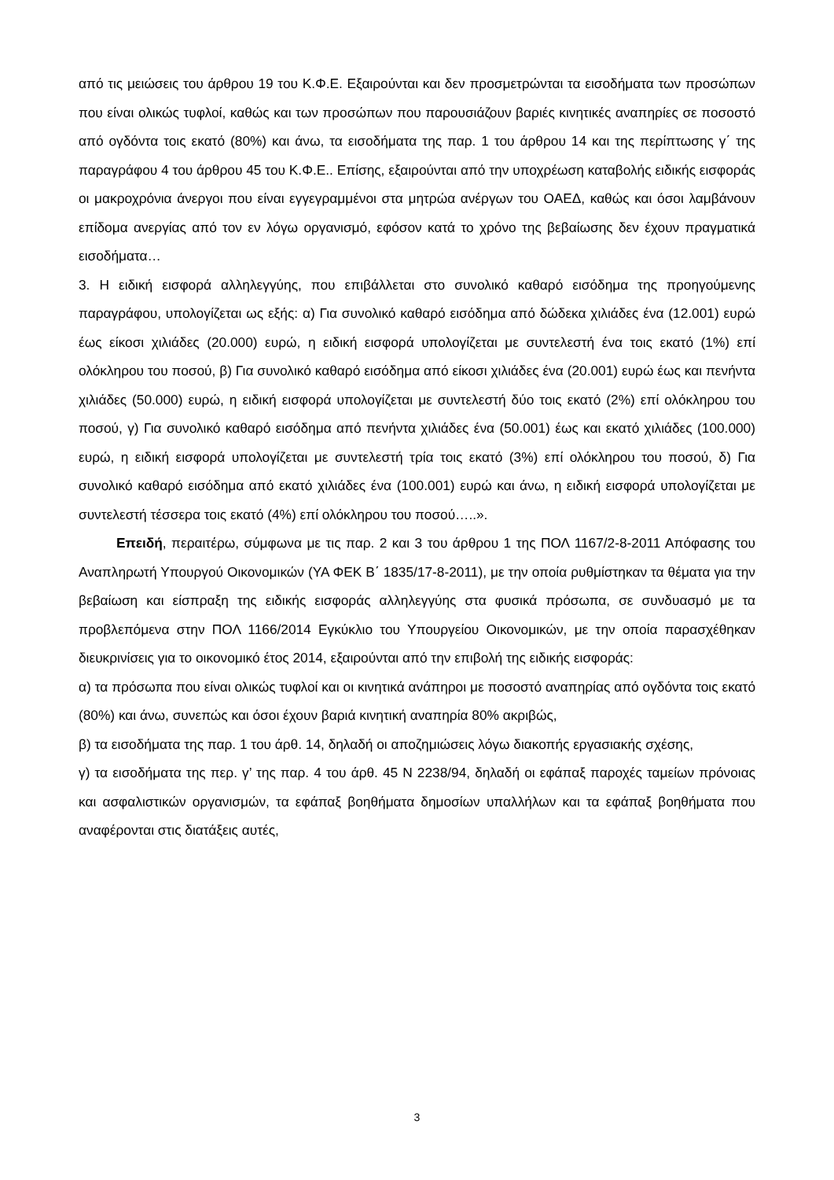από τις μειώσεις του άρθρου 19 του Κ.Φ.Ε. Εξαιρούνται και δεν προσμετρώνται τα εισοδήματα των προσώπων που είναι ολικώς τυφλοί, καθώς και των προσώπων που παρουσιάζουν βαριές κινητικές αναπηρίες σε ποσοστό από ογδόντα τοις εκατό (80%) και άνω, τα εισοδήματα της παρ. 1 του άρθρου 14 και της περίπτωσης γ΄ της παραγράφου 4 του άρθρου 45 του Κ.Φ.Ε.. Επίσης, εξαιρούνται από την υποχρέωση καταβολής ειδικής εισφοράς οι μακροχρόνια άνεργοι που είναι εγγεγραμμένοι στα μητρώα ανέργων του ΟΑΕΔ, καθώς και όσοι λαμβάνουν επίδομα ανεργίας από τον εν λόγω οργανισμό, εφόσον κατά το χρόνο της βεβαίωσης δεν έχουν πραγματικά εισοδήματα…
3. Η ειδική εισφορά αλληλεγγύης, που επιβάλλεται στο συνολικό καθαρό εισόδημα της προηγούμενης παραγράφου, υπολογίζεται ως εξής: α) Για συνολικό καθαρό εισόδημα από δώδεκα χιλιάδες ένα (12.001) ευρώ έως είκοσι χιλιάδες (20.000) ευρώ, η ειδική εισφορά υπολογίζεται με συντελεστή ένα τοις εκατό (1%) επί ολόκληρου του ποσού, β) Για συνολικό καθαρό εισόδημα από είκοσι χιλιάδες ένα (20.001) ευρώ έως και πενήντα χιλιάδες (50.000) ευρώ, η ειδική εισφορά υπολογίζεται με συντελεστή δύο τοις εκατό (2%) επί ολόκληρου του ποσού, γ) Για συνολικό καθαρό εισόδημα από πενήντα χιλιάδες ένα (50.001) έως και εκατό χιλιάδες (100.000) ευρώ, η ειδική εισφορά υπολογίζεται με συντελεστή τρία τοις εκατό (3%) επί ολόκληρου του ποσού, δ) Για συνολικό καθαρό εισόδημα από εκατό χιλιάδες ένα (100.001) ευρώ και άνω, η ειδική εισφορά υπολογίζεται με συντελεστή τέσσερα τοις εκατό (4%) επί ολόκληρου του ποσού…..».
Επειδή, περαιτέρω, σύμφωνα με τις παρ. 2 και 3 του άρθρου 1 της ΠΟΛ 1167/2-8-2011 Απόφασης του Αναπληρωτή Υπουργού Οικονομικών (ΥΑ ΦΕΚ Β΄ 1835/17-8-2011), με την οποία ρυθμίστηκαν τα θέματα για την βεβαίωση και είσπραξη της ειδικής εισφοράς αλληλεγγύης στα φυσικά πρόσωπα, σε συνδυασμό με τα προβλεπόμενα στην ΠΟΛ 1166/2014 Εγκύκλιο του Υπουργείου Οικονομικών, με την οποία παρασχέθηκαν διευκρινίσεις για το οικονομικό έτος 2014, εξαιρούνται από την επιβολή της ειδικής εισφοράς:
α) τα πρόσωπα που είναι ολικώς τυφλοί και οι κινητικά ανάπηροι με ποσοστό αναπηρίας από ογδόντα τοις εκατό (80%) και άνω, συνεπώς και όσοι έχουν βαριά κινητική αναπηρία 80% ακριβώς,
β) τα εισοδήματα της παρ. 1 του άρθ. 14, δηλαδή οι αποζημιώσεις λόγω διακοπής εργασιακής σχέσης,
γ) τα εισοδήματα της περ. γ’ της παρ. 4 του άρθ. 45 Ν 2238/94, δηλαδή οι εφάπαξ παροχές ταμείων πρόνοιας και ασφαλιστικών οργανισμών, τα εφάπαξ βοηθήματα δημοσίων υπαλλήλων και τα εφάπαξ βοηθήματα που αναφέρονται στις διατάξεις αυτές,
3